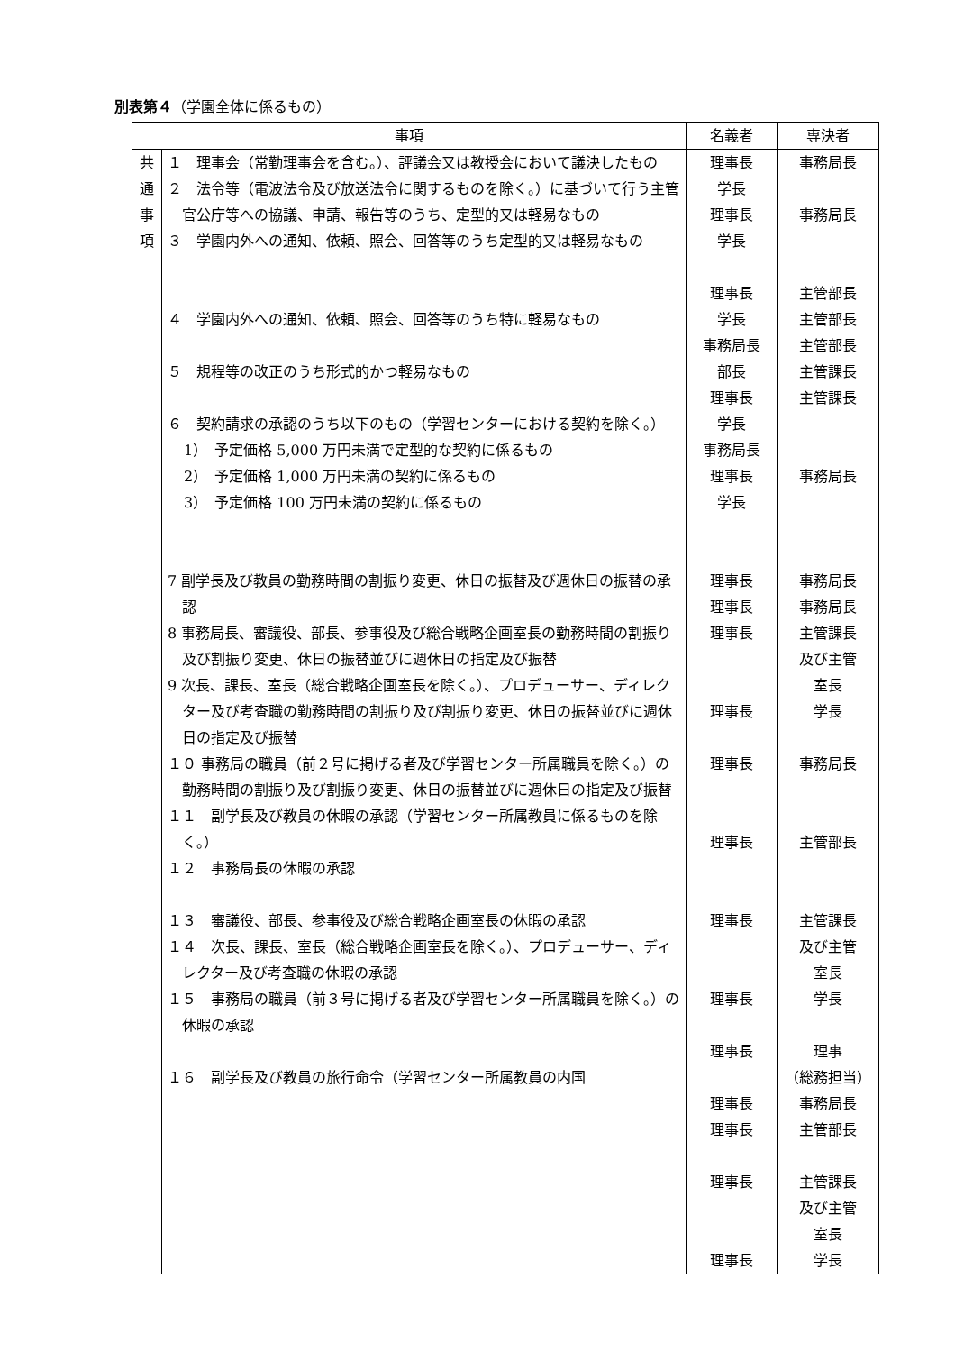別表第４（学園全体に係るもの）
| 事項 | | 名義者 | 専決者 |
| --- | --- | --- | --- |
| 共 通 事 項 | １ 理事会（常勤理事会を含む。）、評議会又は教授会において議決したもの ２ 法令等（電波法令及び放送法令に関するものを除く。）に基づいて行う主管官公庁等への協議、申請、報告等のうち、定型的又は軽易なもの ３ 学園内外への通知、依頼、照会、回答等のうち定型的又は軽易なもの ４ 学園内外への通知、依頼、照会、回答等のうち特に軽易なもの ５ 規程等の改正のうち形式的かつ軽易なもの ６ 契約請求の承認のうち以下のもの（学習センターにおける契約を除く。） 1） 予定価格 5,000 万円未満で定型的な契約に係るもの 2） 予定価格 1,000 万円未満の契約に係るもの 3） 予定価格 100 万円未満の契約に係るもの 7 副学長及び教員の勤務時間の割振り変更、休日の振替及び週休日の振替の承認 8 事務局長、審議役、部長、参事役及び総合戦略企画室長の勤務時間の割振り及び割振り変更、休日の振替並びに週休日の指定及び振替 9 次長、課長、室長（総合戦略企画室長を除く。）、プロデューサー、ディレクター及び考査職の勤務時間の割振り及び割振り変更、休日の振替並びに週休日の指定及び振替 １０ 事務局の職員（前２号に掲げる者及び学習センター所属職員を除く。）の勤務時間の割振り及び割振り変更、休日の振替並びに週休日の指定及び振替 １１ 副学長及び教員の休暇の承認（学習センター所属教員に係るものを除く。） １２ 事務局長の休暇の承認 １３ 審議役、部長、参事役及び総合戦略企画室長の休暇の承認 １４ 次長、課長、室長（総合戦略企画室長を除く。）、プロデューサー、ディレクター及び考査職の休暇の承認 １５ 事務局の職員（前３号に掲げる者及び学習センター所属職員を除く。）の休暇の承認 １６ 副学長及び教員の旅行命令（学習センター所属教員の内国 | 理事長 学長 理事長 学長 理事長 学長 事務局長 部長 理事長 学長 事務局長 理事長 学長 理事長 理事長 理事長 理事長 理事長 理事長 理事長 理事長 理事長 理事長 理事長 理事長 理事長 | 事務局長 事務局長 主管部長 主管部長 主管部長 主管課長 主管課長 事務局長 事務局長 事務局長 主管課長 及び主管 室長 学長 事務局長 主管部長 主管課長 及び主管 室長 学長 理事 （総務担当） 事務局長 主管部長 主管課長 及び主管 室長 学長 |